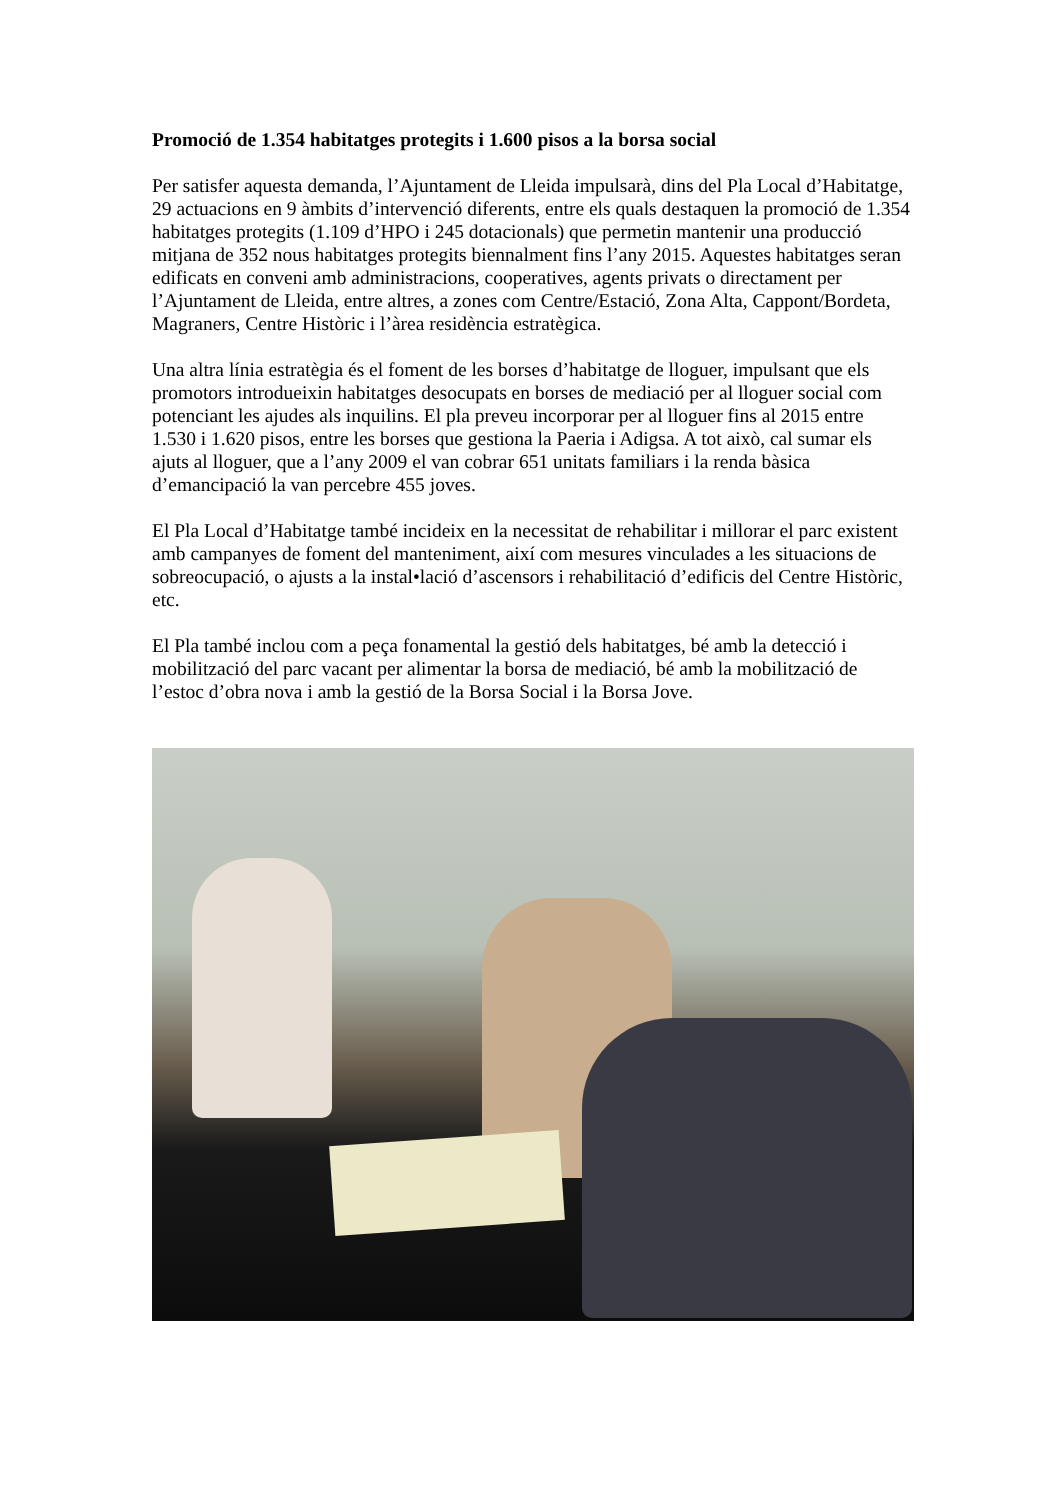Promoció de 1.354 habitatges protegits i 1.600 pisos a la borsa social
Per satisfer aquesta demanda, l’Ajuntament de Lleida impulsarà, dins del Pla Local d’Habitatge, 29 actuacions en 9 àmbits d’intervenció diferents, entre els quals destaquen la promoció de 1.354 habitatges protegits (1.109 d’HPO i 245 dotacionals) que permetin mantenir una producció mitjana de 352 nous habitatges protegits biennalment fins l’any 2015. Aquestes habitatges seran edificats en conveni amb administracions, cooperatives, agents privats o directament per l’Ajuntament de Lleida, entre altres, a zones com Centre/Estació, Zona Alta, Cappont/Bordeta, Magraners, Centre Històric i l’àrea residència estratègica.
Una altra línia estratègia és el foment de les borses d’habitatge de lloguer, impulsant que els promotors introdueixin habitatges desocupats en borses de mediació per al lloguer social com potenciant les ajudes als inquilins. El pla preveu incorporar per al lloguer fins al 2015 entre 1.530 i 1.620 pisos, entre les borses que gestiona la Paeria i Adigsa. A tot això, cal sumar els ajuts al lloguer, que a l’any 2009 el van cobrar 651 unitats familiars i la renda bàsica d’emancipació la van percebre 455 joves.
El Pla Local d’Habitatge també incideix en la necessitat de rehabilitar i millorar el parc existent amb campanyes de foment del manteniment, així com mesures vinculades a les situacions de sobreocupació, o ajusts a la instal•lació d’ascensors i rehabilitació d’edificis del Centre Històric, etc.
El Pla també inclou com a peça fonamental la gestió dels habitatges, bé amb la detecció i mobilització del parc vacant per alimentar la borsa de mediació, bé amb la mobilització de l’estoc d’obra nova i amb la gestió de la Borsa Social i la Borsa Jove.